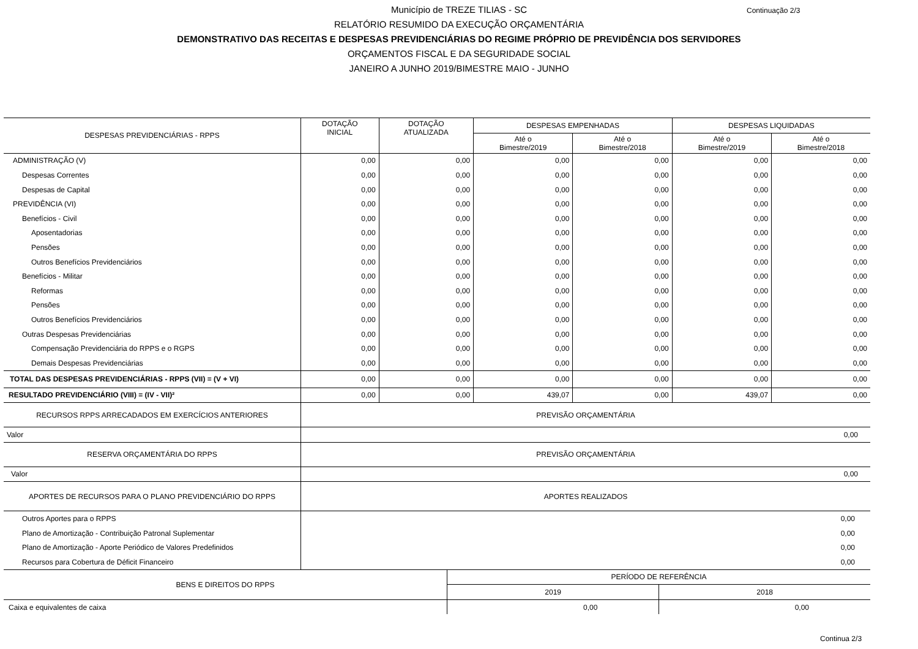Continuação 2/3
Município de TREZE TILIAS - SC
RELATÓRIO RESUMIDO DA EXECUÇÃO ORÇAMENTÁRIA
DEMONSTRATIVO DAS RECEITAS E DESPESAS PREVIDENCIÁRIAS DO REGIME PRÓPRIO DE PREVIDÊNCIA DOS SERVIDORES
ORÇAMENTOS FISCAL E DA SEGURIDADE SOCIAL
JANEIRO A JUNHO 2019/BIMESTRE MAIO - JUNHO
| DESPESAS PREVIDENCIÁRIAS - RPPS | DOTAÇÃO INICIAL | DOTAÇÃO ATUALIZADA | DESPESAS EMPENHADAS | | DESPESAS LIQUIDADAS | |
| --- | --- | --- | --- | --- | --- | --- |
| | | | Até o Bimestre/2019 | Até o Bimestre/2018 | Até o Bimestre/2019 | Até o Bimestre/2018 |
| ADMINISTRAÇÃO (V) | 0,00 | 0,00 | 0,00 | 0,00 | 0,00 | 0,00 |
| Despesas Correntes | 0,00 | 0,00 | 0,00 | 0,00 | 0,00 | 0,00 |
| Despesas de Capital | 0,00 | 0,00 | 0,00 | 0,00 | 0,00 | 0,00 |
| PREVIDÊNCIA (VI) | 0,00 | 0,00 | 0,00 | 0,00 | 0,00 | 0,00 |
| Benefícios - Civil | 0,00 | 0,00 | 0,00 | 0,00 | 0,00 | 0,00 |
| Aposentadorias | 0,00 | 0,00 | 0,00 | 0,00 | 0,00 | 0,00 |
| Pensões | 0,00 | 0,00 | 0,00 | 0,00 | 0,00 | 0,00 |
| Outros Benefícios Previdenciários | 0,00 | 0,00 | 0,00 | 0,00 | 0,00 | 0,00 |
| Benefícios - Militar | 0,00 | 0,00 | 0,00 | 0,00 | 0,00 | 0,00 |
| Reformas | 0,00 | 0,00 | 0,00 | 0,00 | 0,00 | 0,00 |
| Pensões | 0,00 | 0,00 | 0,00 | 0,00 | 0,00 | 0,00 |
| Outros Benefícios Previdenciários | 0,00 | 0,00 | 0,00 | 0,00 | 0,00 | 0,00 |
| Outras Despesas Previdenciárias | 0,00 | 0,00 | 0,00 | 0,00 | 0,00 | 0,00 |
| Compensação Previdenciária do RPPS e o RGPS | 0,00 | 0,00 | 0,00 | 0,00 | 0,00 | 0,00 |
| Demais Despesas Previdenciárias | 0,00 | 0,00 | 0,00 | 0,00 | 0,00 | 0,00 |
| TOTAL DAS DESPESAS PREVIDENCIÁRIAS - RPPS (VII) = (V + VI) | 0,00 | 0,00 | 0,00 | 0,00 | 0,00 | 0,00 |
| RESULTADO PREVIDENCIÁRIO (VIII) = (IV - VII)² | 0,00 | 0,00 | 439,07 | 0,00 | 439,07 | 0,00 |
| RECURSOS RPPS ARRECADADOS EM EXERCÍCIOS ANTERIORES | PREVISÃO ORÇAMENTÁRIA | | | | | |
| Valor | 0,00 | | | | | |
| RESERVA ORÇAMENTÁRIA DO RPPS | PREVISÃO ORÇAMENTÁRIA | | | | | |
| Valor | 0,00 | | | | | |
| APORTES DE RECURSOS PARA O PLANO PREVIDENCIÁRIO DO RPPS | APORTES REALIZADOS | | | | | |
| Outros Aportes para o RPPS | 0,00 | | | | | |
| Plano de Amortização - Contribuição Patronal Suplementar | 0,00 | | | | | |
| Plano de Amortização - Aporte Periódico de Valores Predefinidos | 0,00 | | | | | |
| Recursos para Cobertura de Déficit Financeiro | 0,00 | | | | | |
| BENS E DIREITOS DO RPPS | PERÍODO DE REFERÊNCIA | |
| --- | --- | --- |
| | 2019 | 2018 |
| Caixa e equivalentes de caixa | 0,00 | 0,00 |
Continua 2/3